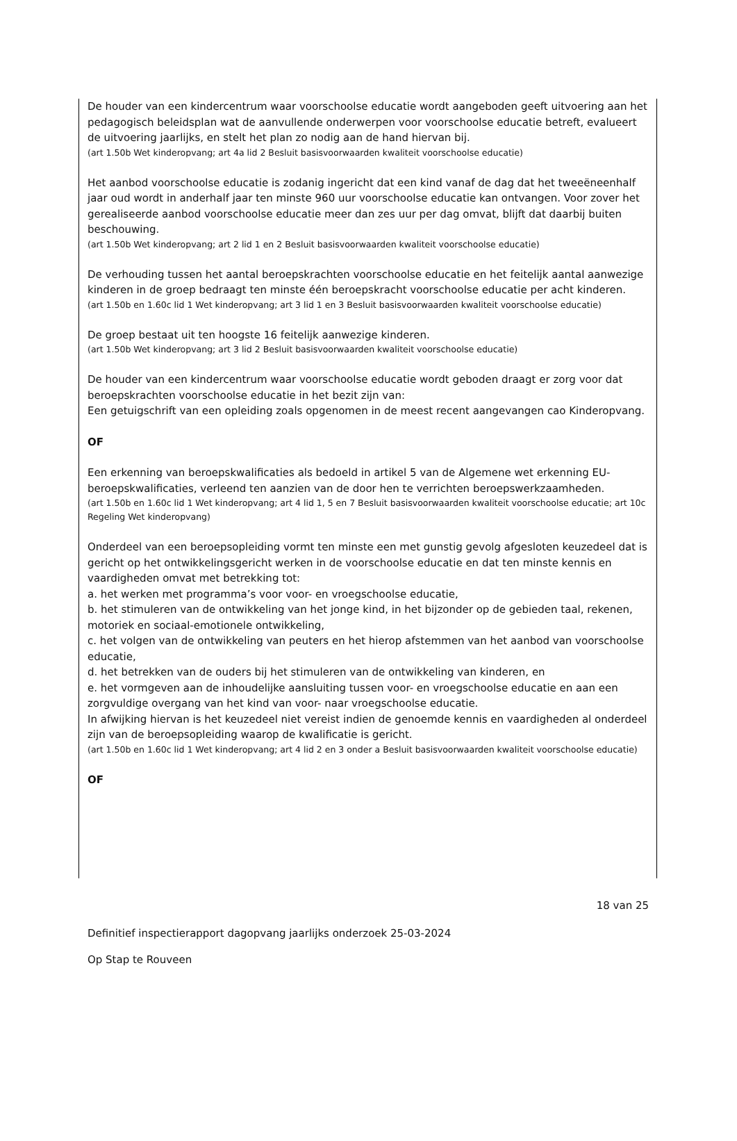De houder van een kindercentrum waar voorschoolse educatie wordt aangeboden geeft uitvoering aan het pedagogisch beleidsplan wat de aanvullende onderwerpen voor voorschoolse educatie betreft, evalueert de uitvoering jaarlijks, en stelt het plan zo nodig aan de hand hiervan bij.
(art 1.50b Wet kinderopvang; art 4a lid 2 Besluit basisvoorwaarden kwaliteit voorschoolse educatie)
Het aanbod voorschoolse educatie is zodanig ingericht dat een kind vanaf de dag dat het tweeëneenhalf jaar oud wordt in anderhalf jaar ten minste 960 uur voorschoolse educatie kan ontvangen. Voor zover het gerealiseerde aanbod voorschoolse educatie meer dan zes uur per dag omvat, blijft dat daarbij buiten beschouwing.
(art 1.50b Wet kinderopvang; art 2 lid 1 en 2 Besluit basisvoorwaarden kwaliteit voorschoolse educatie)
De verhouding tussen het aantal beroepskrachten voorschoolse educatie en het feitelijk aantal aanwezige kinderen in de groep bedraagt ten minste één beroepskracht voorschoolse educatie per acht kinderen.
(art 1.50b en 1.60c lid 1 Wet kinderopvang; art 3 lid 1 en 3 Besluit basisvoorwaarden kwaliteit voorschoolse educatie)
De groep bestaat uit ten hoogste 16 feitelijk aanwezige kinderen.
(art 1.50b Wet kinderopvang; art 3 lid 2 Besluit basisvoorwaarden kwaliteit voorschoolse educatie)
De houder van een kindercentrum waar voorschoolse educatie wordt geboden draagt er zorg voor dat beroepskrachten voorschoolse educatie in het bezit zijn van:
Een getuigschrift van een opleiding zoals opgenomen in de meest recent aangevangen cao Kinderopvang.
OF
Een erkenning van beroepskwalificaties als bedoeld in artikel 5 van de Algemene wet erkenning EU-beroepskwalificaties, verleend ten aanzien van de door hen te verrichten beroepswerkzaamheden.
(art 1.50b en 1.60c lid 1 Wet kinderopvang; art 4 lid 1, 5 en 7 Besluit basisvoorwaarden kwaliteit voorschoolse educatie; art 10c Regeling Wet kinderopvang)
Onderdeel van een beroepsopleiding vormt ten minste een met gunstig gevolg afgesloten keuzedeel dat is gericht op het ontwikkelingsgericht werken in de voorschoolse educatie en dat ten minste kennis en vaardigheden omvat met betrekking tot:
a. het werken met programma’s voor voor- en vroegschoolse educatie,
b. het stimuleren van de ontwikkeling van het jonge kind, in het bijzonder op de gebieden taal, rekenen, motoriek en sociaal-emotionele ontwikkeling,
c. het volgen van de ontwikkeling van peuters en het hierop afstemmen van het aanbod van voorschoolse educatie,
d. het betrekken van de ouders bij het stimuleren van de ontwikkeling van kinderen, en
e. het vormgeven aan de inhoudelijke aansluiting tussen voor- en vroegschoolse educatie en aan een zorgvuldige overgang van het kind van voor- naar vroegschoolse educatie.
In afwijking hiervan is het keuzedeel niet vereist indien de genoemde kennis en vaardigheden al onderdeel zijn van de beroepsopleiding waarop de kwalificatie is gericht.
(art 1.50b en 1.60c lid 1 Wet kinderopvang; art 4 lid 2 en 3 onder a Besluit basisvoorwaarden kwaliteit voorschoolse educatie)
OF
18 van 25
Definitief inspectierapport dagopvang jaarlijks onderzoek 25-03-2024
Op Stap te Rouveen